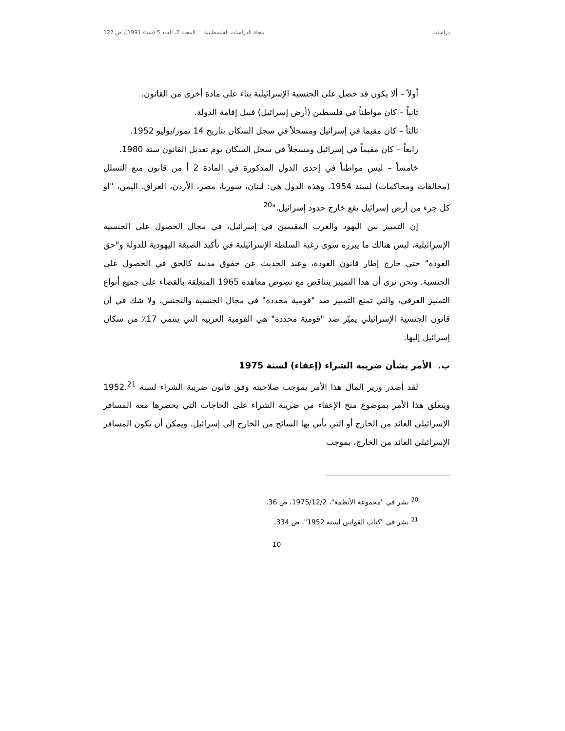دراسات مجلة الدراسات الفلسطينية المجلد 2، العدد 5 (شتاء 1991)، ص 127
أولاً – ألا يكون قد حصل على الجنسية الإسرائيلية بناء على مادة أخرى من القانون.
ثانياً – كان مواطناً في فلسطين (أرض إسرائيل) قبيل إقامة الدولة.
ثالثاً – كان مقيما في إسرائيل ومسجلاً في سجل السكان بتاريخ 14 تموز/يوليو 1952.
رابعاً – كان مقيماً في إسرائيل ومسجلاً في سجل السكان يوم تعديل القانون سنة 1980.
خامساً – ليس مواطناً في إحدى الدول المذكورة في المادة 2 أ من قانون منع التسلل (مخالفات ومحاكمات) لسنة 1954. وهذه الدول هي: لبنان، سوريا، مصر، الأردن، العراق، اليمن، "أو كل جزء من أرض إسرائيل يقع خارج حدود إسرائيل."<sup>20</sup>
إن التمييز بين اليهود والعرب المقيمين في إسرائيل، في مجال الحصول على الجنسية الإسرائيلية، ليس هنالك ما يبرره سوى رغبة السلطة الإسرائيلية في تأكيد الصبغة اليهودية للدولة و"حق العودة" حتى خارج إطار قانون العودة، وعند الحديث عن حقوق مدنية كالحق في الحصول على الجنسية. ونحن نرى أن هذا التمييز يتناقض مع نصوص معاهدة 1965 المتعلقة بالقضاء على جميع أنواع التمييز العرقي، والتي تمنع التمييز ضد "قومية محددة" في مجال الجنسية والتجنس. ولا شك في أن قانون الجنسية الإسرائيلي يميّز ضد "قومية محددة" هي القومية العربية التي ينتمي 17٪ من سكان إسرائيل إليها.
ب. الأمر بشأن ضريبة الشراء (إعفاء) لسنة 1975
لقد أصدر وزير المال هذا الأمر بموجب صلاحيته وفق قانون ضريبة الشراء لسنة 1952.<sup>21</sup> ويتعلق هذا الأمر بموضوع منح الإعفاء من ضريبة الشراء على الحاجات التي يحضرها معه المسافر الإسرائيلي العائد من الخارج أو التي يأتي بها السائح من الخارج إلى إسرائيل. ويمكن أن يكون المسافر الإسرائيلي العائد من الخارج، بموجب
<sup>20</sup> نشر في "مجموعة الأنظمة"، 1975/12/2، ص 36.
<sup>21</sup> نشر في "كتاب القوانين لسنة 1952"، ص 334.
10